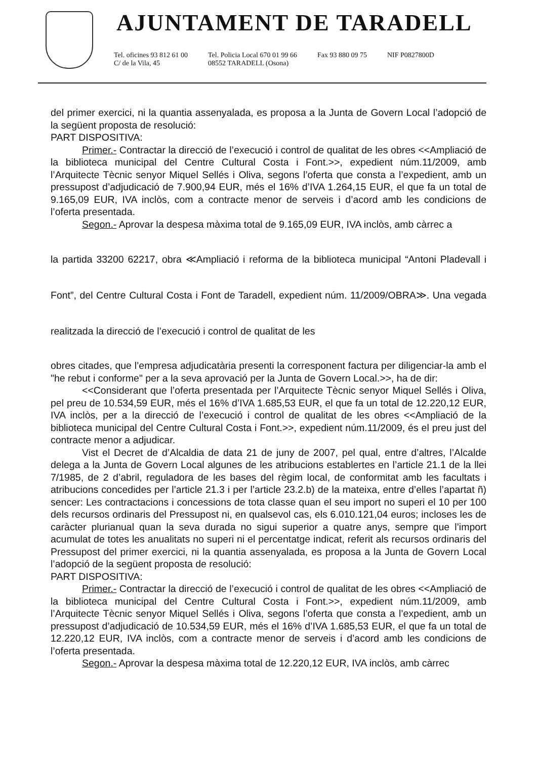AJUNTAMENT DE TARADELL
Tel. oficines 93 812 61 00
C/ de la Vila, 45
Tel. Policia Local 670 01 99 66
08552 TARADELL (Osona)
Fax 93 880 09 75 NIF P0827800D
del primer exercici, ni la quantia assenyalada, es proposa a la Junta de Govern Local l’adopció de la següent proposta de resolució:
PART DISPOSITIVA:
Primer.- Contractar la direcció de l’execució i control de qualitat de les obres <<Ampliació de la biblioteca municipal del Centre Cultural Costa i Font.>>, expedient núm.11/2009, amb l’Arquitecte Tècnic senyor Miquel Sellés i Oliva, segons l’oferta que consta a l’expedient, amb un pressupost d’adjudicació de 7.900,94 EUR, més el 16% d’IVA 1.264,15 EUR, el que fa un total de 9.165,09 EUR, IVA inclòs, com a contracte menor de serveis i d’acord amb les condicions de l’oferta presentada.
Segon.- Aprovar la despesa màxima total de 9.165,09 EUR, IVA inclòs, amb càrrec a
la partida 33200 62217, obra ≪Ampliació i reforma de la biblioteca municipal “Antoni Pladevall i Font”, del Centre Cultural Costa i Font de Taradell, expedient núm. 11/2009/OBRA≫. Una vegada realitzada la direcció de l’execució i control de qualitat de les
obres citades, que l’empresa adjudicatària presenti la corresponent factura per diligenciar-la amb el "he rebut i conforme" per a la seva aprovació per la Junta de Govern Local.>>, ha de dir:
<<Considerant que l’oferta presentada per l’Arquitecte Tècnic senyor Miquel Sellés i Oliva, pel preu de 10.534,59 EUR, més el 16% d’IVA 1.685,53 EUR, el que fa un total de 12.220,12 EUR, IVA inclòs, per a la direcció de l’execució i control de qualitat de les obres <<Ampliació de la biblioteca municipal del Centre Cultural Costa i Font.>>, expedient núm.11/2009, és el preu just del contracte menor a adjudicar.
Vist el Decret de d’Alcaldia de data 21 de juny de 2007, pel qual, entre d’altres, l’Alcalde delega a la Junta de Govern Local algunes de les atribucions establertes en l’article 21.1 de la llei 7/1985, de 2 d’abril, reguladora de les bases del règim local, de conformitat amb les facultats i atribucions concedides per l’article 21.3 i per l’article 23.2.b) de la mateixa, entre d’elles l’apartat ñ) sencer: Les contractacions i concessions de tota classe quan el seu import no superi el 10 per 100 dels recursos ordinaris del Pressupost ni, en qualsevol cas, els 6.010.121,04 euros; incloses les de caràcter plurianual quan la seva durada no sigui superior a quatre anys, sempre que l’import acumulat de totes les anualitats no superi ni el percentatge indicat, referit als recursos ordinaris del Pressupost del primer exercici, ni la quantia assenyalada, es proposa a la Junta de Govern Local l’adopció de la següent proposta de resolució:
PART DISPOSITIVA:
Primer.- Contractar la direcció de l’execució i control de qualitat de les obres <<Ampliació de la biblioteca municipal del Centre Cultural Costa i Font.>>, expedient núm.11/2009, amb l’Arquitecte Tècnic senyor Miquel Sellés i Oliva, segons l’oferta que consta a l’expedient, amb un pressupost d’adjudicació de 10.534,59 EUR, més el 16% d’IVA 1.685,53 EUR, el que fa un total de 12.220,12 EUR, IVA inclòs, com a contracte menor de serveis i d’acord amb les condicions de l’oferta presentada.
Segon.- Aprovar la despesa màxima total de 12.220,12 EUR, IVA inclòs, amb càrrec